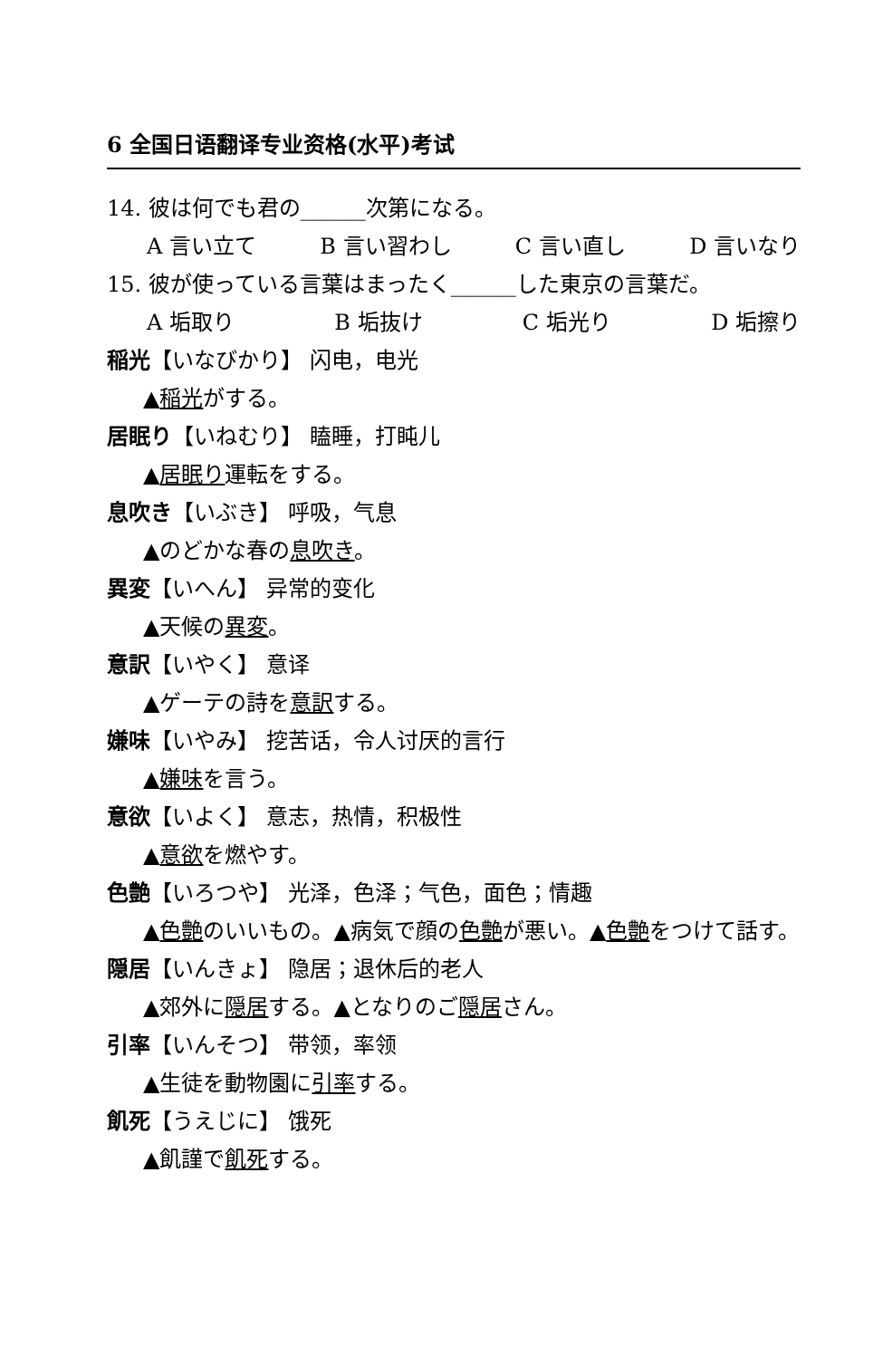6 全国日语翻译专业资格(水平)考试
14. 彼は何でも君の______次第になる。
A 言い立て B 言い習わし C 言い直し D 言いなり
15. 彼が使っている言葉はまったく______した東京の言葉だ。
A 垢取り B 垢抜け C 垢光り D 垢擦り
稲光【いなびかり】 闪电，电光
▲稲光がする。
居眠り【いねむり】 瞌睡，打盹儿
▲居眠り運転をする。
息吹き【いぶき】 呼吸，气息
▲のどかな春の息吹き。
異変【いへん】 异常的变化
▲天候の異変。
意訳【いやく】 意译
▲ゲーテの詩を意訳する。
嫌味【いやみ】 挖苦话，令人讨厌的言行
▲嫌味を言う。
意欲【いよく】 意志，热情，积极性
▲意欲を燃やす。
色艶【いろつや】 光泽，色泽；气色，面色；情趣
▲色艶のいいもの。▲病気で顔の色艶が悪い。▲色艶をつけて話す。
隠居【いんきょ】 隐居；退休后的老人
▲郊外に隠居する。▲となりのご隠居さん。
引率【いんそつ】 带领，率领
▲生徒を動物園に引率する。
飢死【うえじに】 饿死
▲飢謹で飢死する。